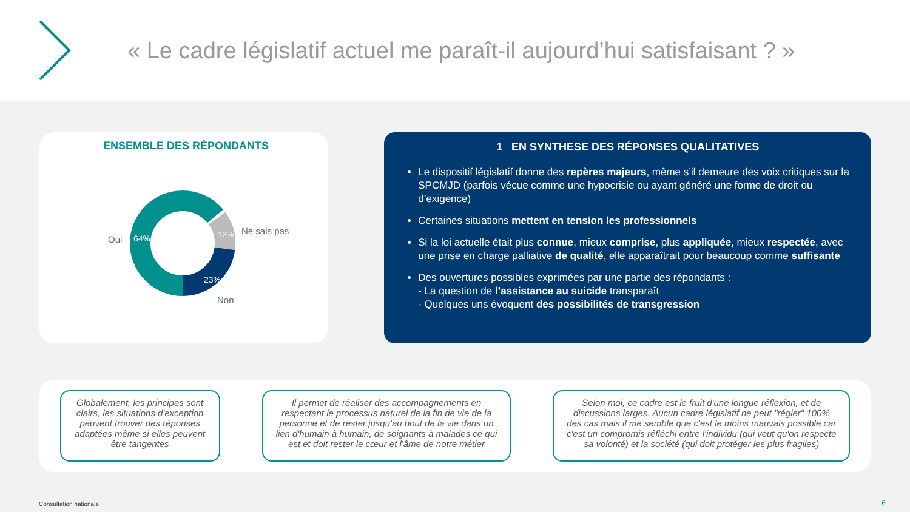« Le cadre législatif actuel me paraît-il aujourd’hui satisfaisant ? »
ENSEMBLE DES RÉPONDANTS
Oui
64%
12%
Ne sais pas
23%
Non
1 EN SYNTHESE DES RÉPONSES QUALITATIVES
Le dispositif législatif donne des repères majeurs, même s’il demeure des voix critiques sur la SPCMJD (parfois vécue comme une hypocrisie ou ayant généré une forme de droit ou d’exigence)
Certaines situations mettent en tension les professionnels
Si la loi actuelle était plus connue, mieux comprise, plus appliquée, mieux respectée, avec une prise en charge palliative de qualité, elle apparaîtrait pour beaucoup comme suffisante
Des ouvertures possibles exprimées par une partie des répondants :
- La question de l’assistance au suicide transparaît
- Quelques uns évoquent des possibilités de transgression
Globalement, les principes sont clairs, les situations d'exception peuvent trouver des réponses adaptées même si elles peuvent être tangentes
Il permet de réaliser des accompagnements en respectant le processus naturel de la fin de vie de la personne et de rester jusqu'au bout de la vie dans un lien d'humain à humain, de soignants à malades ce qui est et doit rester le cœur et l'âme de notre métier
Selon moi, ce cadre est le fruit d'une longue réflexion, et de discussions larges. Aucun cadre législatif ne peut "régler" 100% des cas mais il me semble que c'est le moins mauvais possible car c'est un compromis réfléchi entre l'individu (qui veut qu'on respecte sa volonté) et la société (qui doit protéger les plus fragiles)
Consultation nationale 6